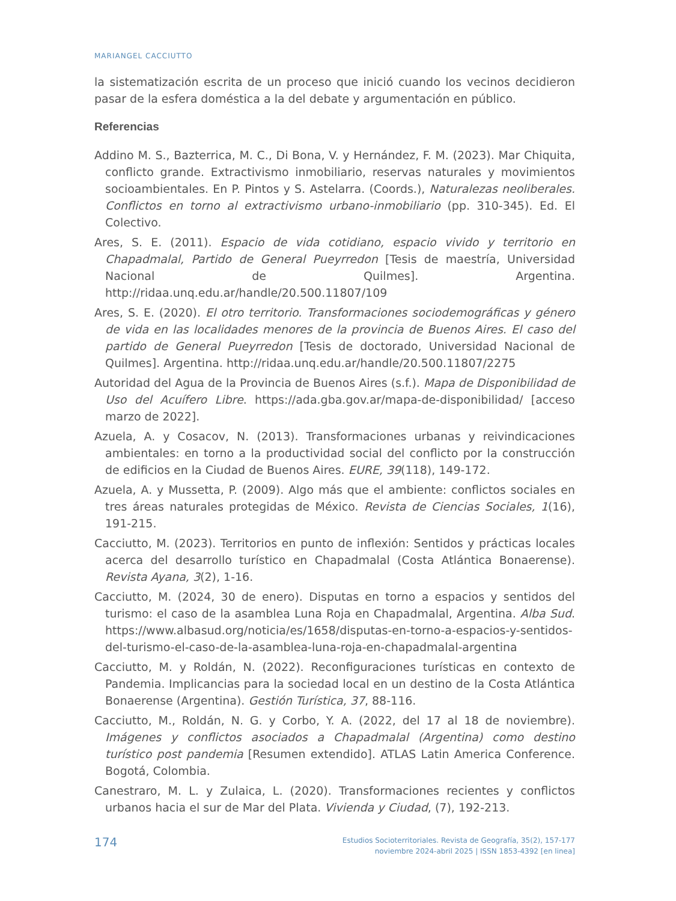MARIANGEL CACCIUTTO
la sistematización escrita de un proceso que inició cuando los vecinos decidieron pasar de la esfera doméstica a la del debate y argumentación en público.
Referencias
Addino M. S., Bazterrica, M. C., Di Bona, V. y Hernández, F. M. (2023). Mar Chiquita, conflicto grande. Extractivismo inmobiliario, reservas naturales y movimientos socioambientales. En P. Pintos y S. Astelarra. (Coords.), Naturalezas neoliberales. Conflictos en torno al extractivismo urbano-inmobiliario (pp. 310-345). Ed. El Colectivo.
Ares, S. E. (2011). Espacio de vida cotidiano, espacio vivido y territorio en Chapadmalal, Partido de General Pueyrredon [Tesis de maestría, Universidad Nacional de Quilmes]. Argentina. http://ridaa.unq.edu.ar/handle/20.500.11807/109
Ares, S. E. (2020). El otro territorio. Transformaciones sociodemográficas y género de vida en las localidades menores de la provincia de Buenos Aires. El caso del partido de General Pueyrredon [Tesis de doctorado, Universidad Nacional de Quilmes]. Argentina. http://ridaa.unq.edu.ar/handle/20.500.11807/2275
Autoridad del Agua de la Provincia de Buenos Aires (s.f.). Mapa de Disponibilidad de Uso del Acuífero Libre. https://ada.gba.gov.ar/mapa-de-disponibilidad/ [acceso marzo de 2022].
Azuela, A. y Cosacov, N. (2013). Transformaciones urbanas y reivindicaciones ambientales: en torno a la productividad social del conflicto por la construcción de edificios en la Ciudad de Buenos Aires. EURE, 39(118), 149-172.
Azuela, A. y Mussetta, P. (2009). Algo más que el ambiente: conflictos sociales en tres áreas naturales protegidas de México. Revista de Ciencias Sociales, 1(16), 191-215.
Cacciutto, M. (2023). Territorios en punto de inflexión: Sentidos y prácticas locales acerca del desarrollo turístico en Chapadmalal (Costa Atlántica Bonaerense). Revista Ayana, 3(2), 1-16.
Cacciutto, M. (2024, 30 de enero). Disputas en torno a espacios y sentidos del turismo: el caso de la asamblea Luna Roja en Chapadmalal, Argentina. Alba Sud. https://www.albasud.org/noticia/es/1658/disputas-en-torno-a-espacios-y-sentidos-del-turismo-el-caso-de-la-asamblea-luna-roja-en-chapadmalal-argentina
Cacciutto, M. y Roldán, N. (2022). Reconfiguraciones turísticas en contexto de Pandemia. Implicancias para la sociedad local en un destino de la Costa Atlántica Bonaerense (Argentina). Gestión Turística, 37, 88-116.
Cacciutto, M., Roldán, N. G. y Corbo, Y. A. (2022, del 17 al 18 de noviembre). Imágenes y conflictos asociados a Chapadmalal (Argentina) como destino turístico post pandemia [Resumen extendido]. ATLAS Latin America Conference. Bogotá, Colombia.
Canestraro, M. L. y Zulaica, L. (2020). Transformaciones recientes y conflictos urbanos hacia el sur de Mar del Plata. Vivienda y Ciudad, (7), 192-213.
174
Estudios Socioterritoriales. Revista de Geografía, 35(2), 157-177
noviembre 2024-abril 2025 | ISSN 1853-4392 [en linea]